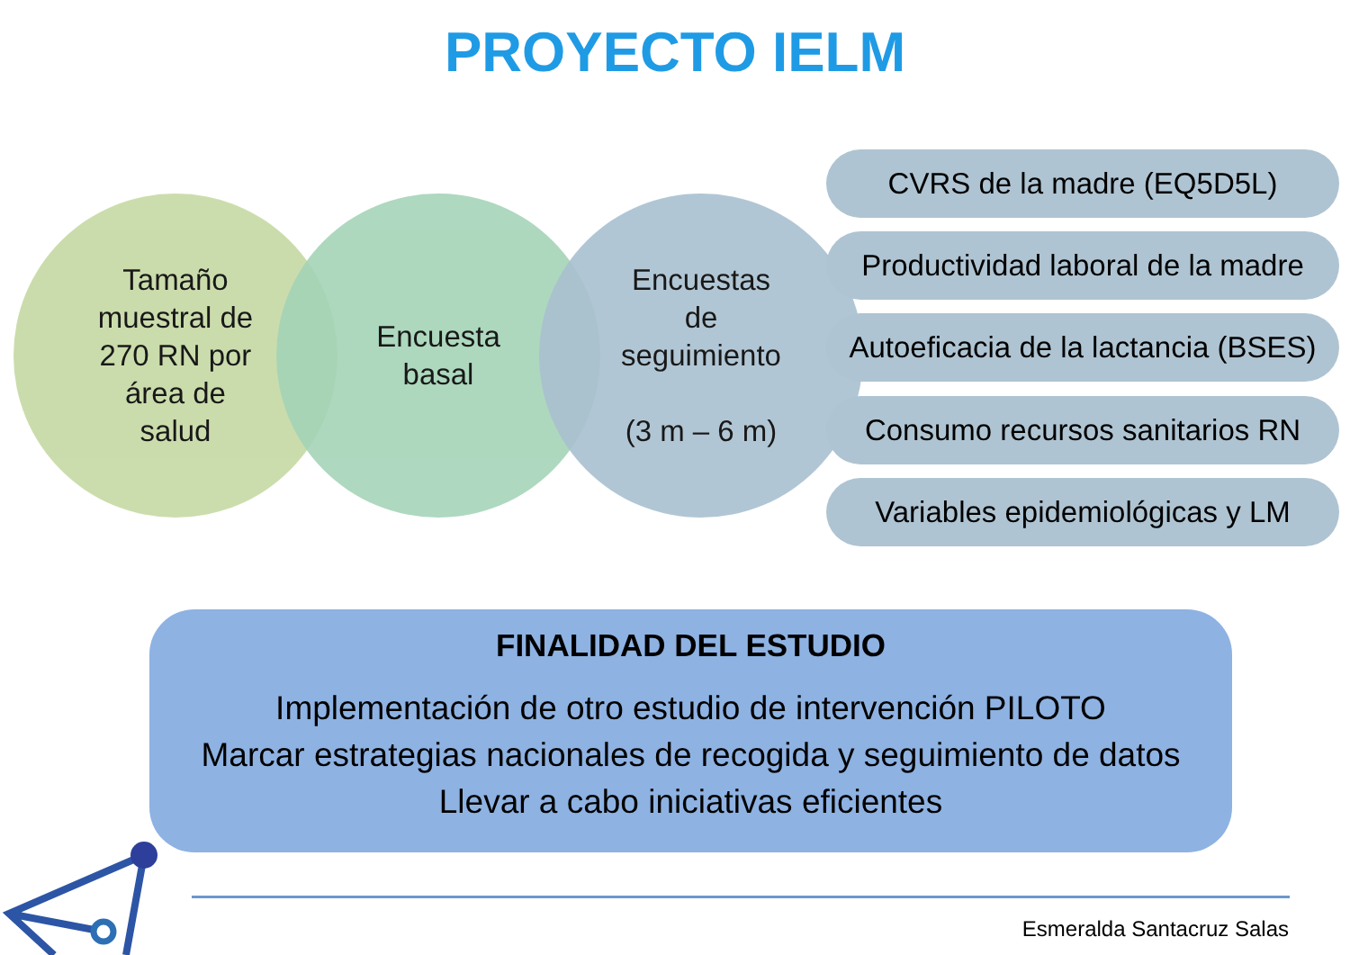PROYECTO IELM
Tamaño
muestral de
270 RN por
área de
salud
Encuesta
basal
Encuestas
de
seguimiento
(3 m – 6 m)
CVRS de la madre (EQ5D5L)
Productividad laboral de la madre
Autoeficacia de la lactancia (BSES)
Consumo recursos sanitarios RN
Variables epidemiológicas y LM
FINALIDAD DEL ESTUDIO
Implementación de otro estudio de intervención PILOTO
Marcar estrategias nacionales de recogida y seguimiento de datos
Llevar a cabo iniciativas eficientes
Esmeralda Santacruz Salas